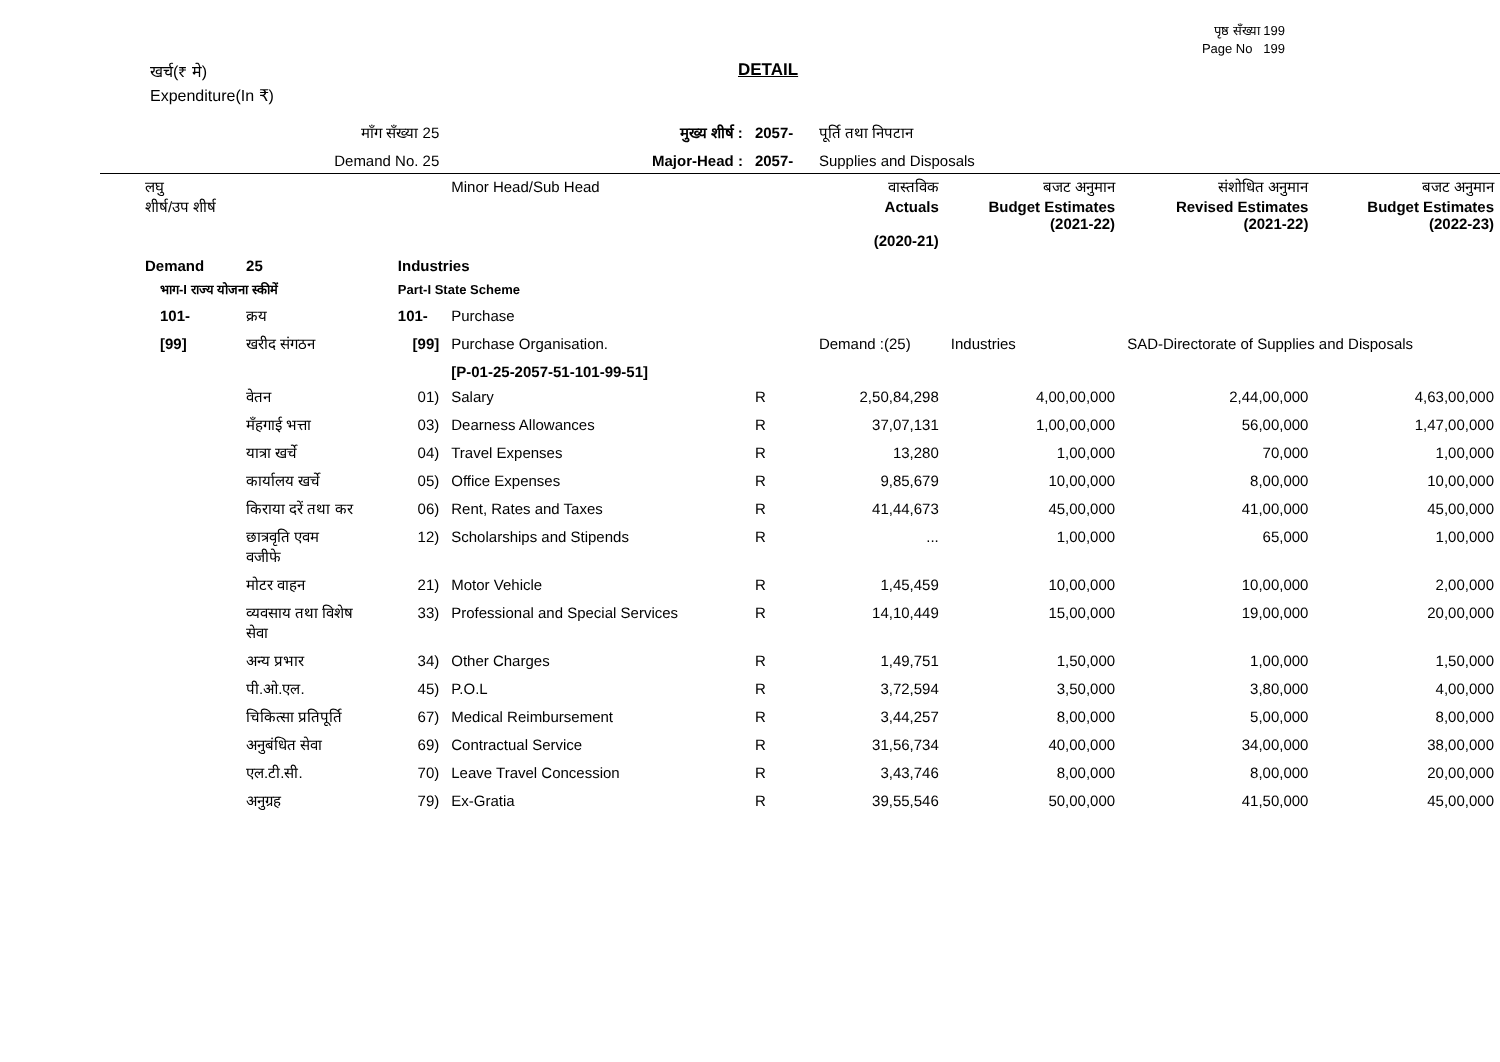पृष्ठ सँख्या 199
Page No 199
DETAIL
खर्च(₹ मे)
Expenditure(In ₹)
| | माँग सँख्या 25 | | मुख्य शीर्ष : | 2057- | पूर्ति तथा निपटान | | | |
| | Demand No. 25 | | Major-Head : | 2057- | Supplies and Disposals | | | |
| लघु शीर्ष/उप शीर्ष | | | Minor Head/Sub Head | | वास्तविक Actuals (2020-21) | बजट अनुमान Budget Estimates (2021-22) | संशोधित अनुमान Revised Estimates (2021-22) | बजट अनुमान Budget Estimates (2022-23) |
| Demand | 25 | Industries | | | | | | |
| भाग-I राज्य योजना स्कीमें | | Part-I State Scheme | | | | | | |
| 101- | क्रय | 101- | Purchase | | | | | |
| [99] | खरीद संगठन | [99] | Purchase Organisation. | | Demand :(25) | Industries | SAD-Directorate of Supplies and Disposals | |
| | | | [P-01-25-2057-51-101-99-51] | | | | | |
| | वेतन | 01) | Salary | R | 2,50,84,298 | 4,00,00,000 | 2,44,00,000 | 4,63,00,000 |
| | मँहगाई भत्ता | 03) | Dearness Allowances | R | 37,07,131 | 1,00,00,000 | 56,00,000 | 1,47,00,000 |
| | यात्रा खर्चे | 04) | Travel Expenses | R | 13,280 | 1,00,000 | 70,000 | 1,00,000 |
| | कार्यालय खर्चे | 05) | Office Expenses | R | 9,85,679 | 10,00,000 | 8,00,000 | 10,00,000 |
| | किराया दरें तथा कर | 06) | Rent, Rates and Taxes | R | 41,44,673 | 45,00,000 | 41,00,000 | 45,00,000 |
| | छात्रवृति एवम वजीफे | 12) | Scholarships and Stipends | R | ... | 1,00,000 | 65,000 | 1,00,000 |
| | मोटर वाहन | 21) | Motor Vehicle | R | 1,45,459 | 10,00,000 | 10,00,000 | 2,00,000 |
| | व्यवसाय तथा विशेष सेवा | 33) | Professional and Special Services | R | 14,10,449 | 15,00,000 | 19,00,000 | 20,00,000 |
| | अन्य प्रभार | 34) | Other Charges | R | 1,49,751 | 1,50,000 | 1,00,000 | 1,50,000 |
| | पी.ओ.एल. | 45) | P.O.L | R | 3,72,594 | 3,50,000 | 3,80,000 | 4,00,000 |
| | चिकित्सा प्रतिपूर्ति | 67) | Medical Reimbursement | R | 3,44,257 | 8,00,000 | 5,00,000 | 8,00,000 |
| | अनुबंधित सेवा | 69) | Contractual Service | R | 31,56,734 | 40,00,000 | 34,00,000 | 38,00,000 |
| | एल.टी.सी. | 70) | Leave Travel Concession | R | 3,43,746 | 8,00,000 | 8,00,000 | 20,00,000 |
| | अनुग्रह | 79) | Ex-Gratia | R | 39,55,546 | 50,00,000 | 41,50,000 | 45,00,000 |